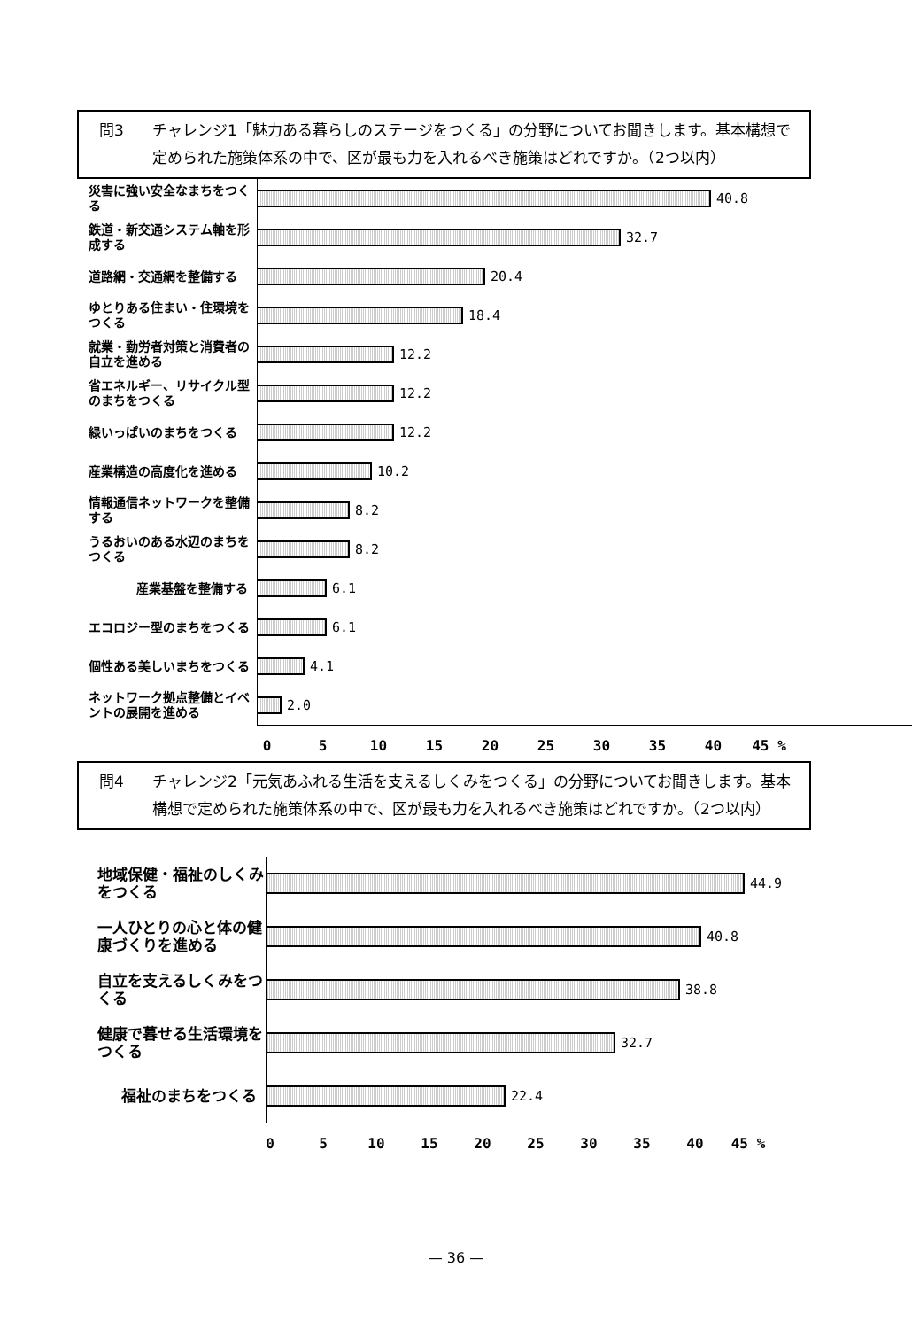問3 チャレンジ1「魅力ある暮らしのステージをつくる」の分野についてお聞きします。基本構想で定められた施策体系の中で、区が最も力を入れるべき施策はどれですか。（2つ以内）
災害に強い安全なまちをつくる
40.8
鉄道・新交通システム軸を形成する
32.7
道路網・交通網を整備する
20.4
ゆとりある住まい・住環境をつくる
18.4
就業・勤労者対策と消費者の自立を進める
12.2
省エネルギー、リサイクル型のまちをつくる
12.2
緑いっぱいのまちをつくる
12.2
産業構造の高度化を進める
10.2
情報通信ネットワークを整備する
8.2
うるおいのある水辺のまちをつくる
8.2
産業基盤を整備する
6.1
エコロジー型のまちをつくる
6.1
個性ある美しいまちをつくる
4.1
ネットワーク拠点整備とイベントの展開を進める
2.0
0 5 10 15 20 25 30 35 40 45 %
問4 チャレンジ2「元気あふれる生活を支えるしくみをつくる」の分野についてお聞きします。基本構想で定められた施策体系の中で、区が最も力を入れるべき施策はどれですか。（2つ以内）
地域保健・福祉のしくみをつくる
44.9
一人ひとりの心と体の健康づくりを進める
40.8
自立を支えるしくみをつくる
38.8
健康で暮せる生活環境をつくる
32.7
福祉のまちをつくる
22.4
0 5 10 15 20 25 30 35 40 45 %
— 36 —